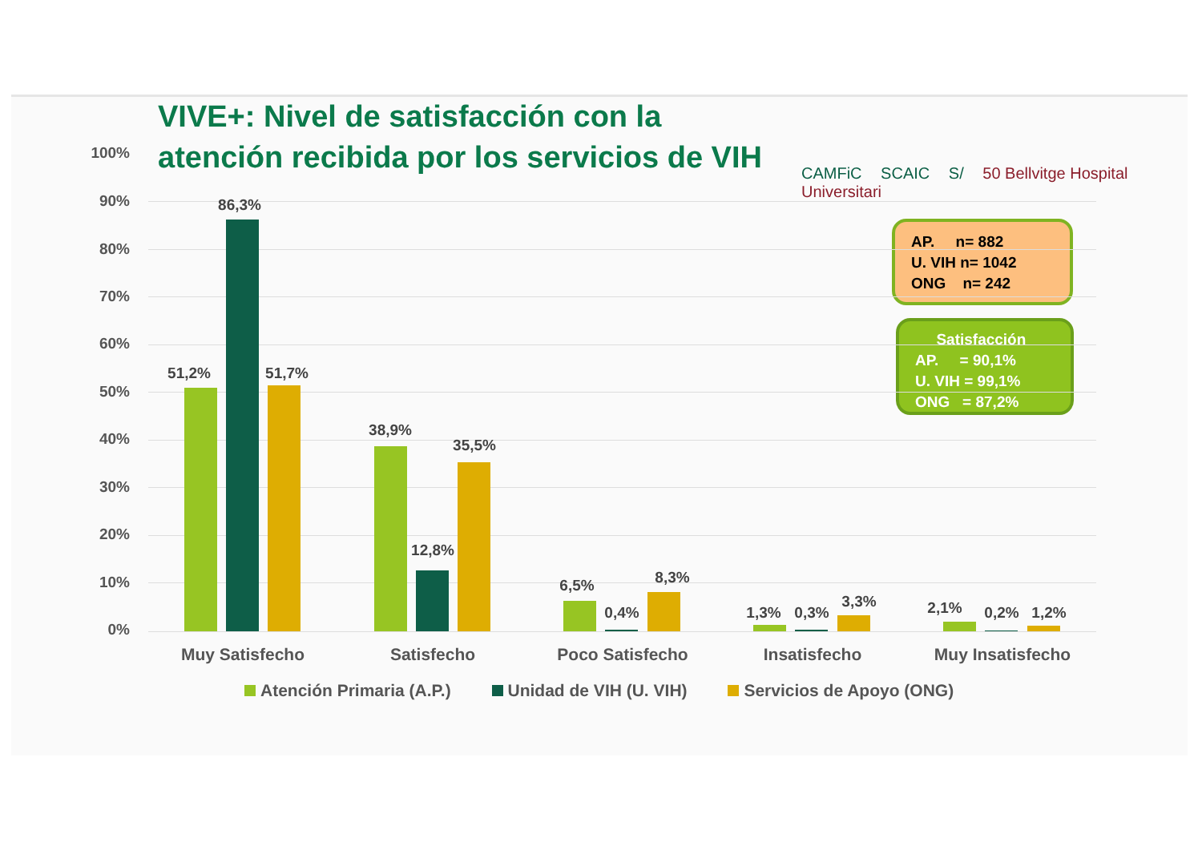VIVE+: Nivel de satisfacción con la
atención recibida por los servicios de VIH
CAMFiC SCAIC S/ 50 Bellvitge Hospital Universitari
AP. n= 882
U. VIH n= 1042
ONG n= 242
Satisfacción
AP. = 90,1%
U. VIH = 99,1%
ONG = 87,2%
100%
90%
80%
70%
60%
50%
40%
30%
20%
10%
0%
51,2%
86,3%
51,7%
38,9%
12,8%
35,5%
6,5%
0,4%
8,3%
1,3% 0,3%
3,3% 2,1% 0,2% 1,2%
Muy Satisfecho Satisfecho Poco Satisfecho Insatisfecho Muy Insatisfecho
Atención Primaria (A.P.) Unidad de VIH (U. VIH) Servicios de Apoyo (ONG)